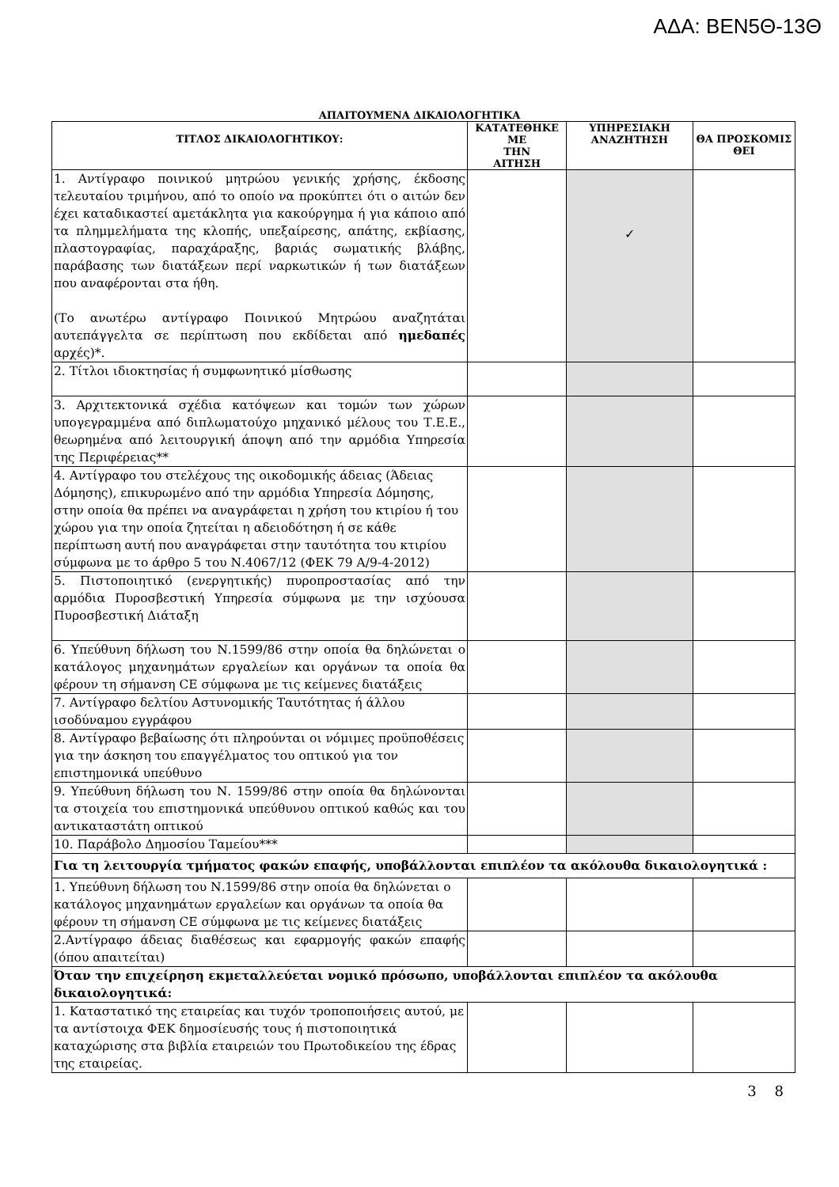ΑΔΑ: ΒΕΝ5Θ-13Θ
ΑΠΑΙΤΟΥΜΕΝΑ ΔΙΚΑΙΟΛΟΓΗΤΙΚΑ
| ΤΙΤΛΟΣ ΔΙΚΑΙΟΛΟΓΗΤΙΚΟΥ: | ΚΑΤΑΤΕΘΗΚΕ ΜΕ ΤΗΝ ΑΙΤΗΣΗ | ΥΠΗΡΕΣΙΑΚΗ ΑΝΑΖΗΤΗΣΗ | ΘΑ ΠΡΟΣΚΟΜΙΣ ΘΕΙ |
| --- | --- | --- | --- |
| 1. Αντίγραφο ποινικού μητρώου γενικής χρήσης, έκδοσης τελευταίου τριμήνου, από το οποίο να προκύπτει ότι ο αιτών δεν έχει καταδικαστεί αμετάκλητα για κακούργημα ή για κάποιο από τα πλημμελήματα της κλοπής, υπεξαίρεσης, απάτης, εκβίασης, πλαστογραφίας, παραχάραξης, βαριάς σωματικής βλάβης, παράβασης των διατάξεων περί ναρκωτικών ή των διατάξεων που αναφέρονται στα ήθη. (Το ανωτέρω αντίγραφο Ποινικού Μητρώου αναζητάται αυτεπάγγελτα σε περίπτωση που εκδίδεται από ημεδαπές αρχές)*. | | ✓ | |
| 2. Τίτλοι ιδιοκτησίας ή συμφωνητικό μίσθωσης | | | |
| 3. Αρχιτεκτονικά σχέδια κατόψεων και τομών των χώρων υπογεγραμμένα από διπλωματούχο μηχανικό μέλους του Τ.Ε.Ε., θεωρημένα από λειτουργική άποψη από την αρμόδια Υπηρεσία της Περιφέρειας** | | | |
| 4. Αντίγραφο του στελέχους της οικοδομικής άδειας (Άδειας Δόμησης), επικυρωμένο από την αρμόδια Υπηρεσία Δόμησης, στην οποία θα πρέπει να αναγράφεται η χρήση του κτιρίου ή του χώρου για την οποία ζητείται η αδειοδότηση ή σε κάθε περίπτωση αυτή που αναγράφεται στην ταυτότητα του κτιρίου σύμφωνα με το άρθρο 5 του Ν.4067/12 (ΦΕΚ 79 Α/9-4-2012) | | | |
| 5. Πιστοποιητικό (ενεργητικής) πυροπροστασίας από την αρμόδια Πυροσβεστική Υπηρεσία σύμφωνα με την ισχύουσα Πυροσβεστική Διάταξη | | | |
| 6. Υπεύθυνη δήλωση του Ν.1599/86 στην οποία θα δηλώνεται ο κατάλογος μηχανημάτων εργαλείων και οργάνων τα οποία θα φέρουν τη σήμανση CE σύμφωνα με τις κείμενες διατάξεις | | | |
| 7. Αντίγραφο δελτίου Αστυνομικής Ταυτότητας ή άλλου ισοδύναμου εγγράφου | | | |
| 8. Αντίγραφο βεβαίωσης ότι πληρούνται οι νόμιμες προϋποθέσεις για την άσκηση του επαγγέλματος του οπτικού για τον επιστημονικά υπεύθυνο | | | |
| 9. Υπεύθυνη δήλωση του Ν. 1599/86 στην οποία θα δηλώνονται τα στοιχεία του επιστημονικά υπεύθυνου οπτικού καθώς και του αντικαταστάτη οπτικού | | | |
| 10. Παράβολο Δημοσίου Ταμείου*** | | | |
| Για τη λειτουργία τμήματος φακών επαφής, υποβάλλονται επιπλέον τα ακόλουθα δικαιολογητικά : | | | |
| 1. Υπεύθυνη δήλωση του Ν.1599/86 στην οποία θα δηλώνεται ο κατάλογος μηχανημάτων εργαλείων και οργάνων τα οποία θα φέρουν τη σήμανση CE σύμφωνα με τις κείμενες διατάξεις | | | |
| 2.Αντίγραφο άδειας διαθέσεως και εφαρμογής φακών επαφής (όπου απαιτείται) | | | |
| Όταν την επιχείρηση εκμεταλλεύεται νομικό πρόσωπο, υποβάλλονται επιπλέον τα ακόλουθα δικαιολογητικά: | | | |
| 1. Καταστατικό της εταιρείας και τυχόν τροποποιήσεις αυτού, με τα αντίστοιχα ΦΕΚ δημοσίευσής τους ή πιστοποιητικά καταχώρισης στα βιβλία εταιρειών του Πρωτοδικείου της έδρας της εταιρείας. | | | |
3 8